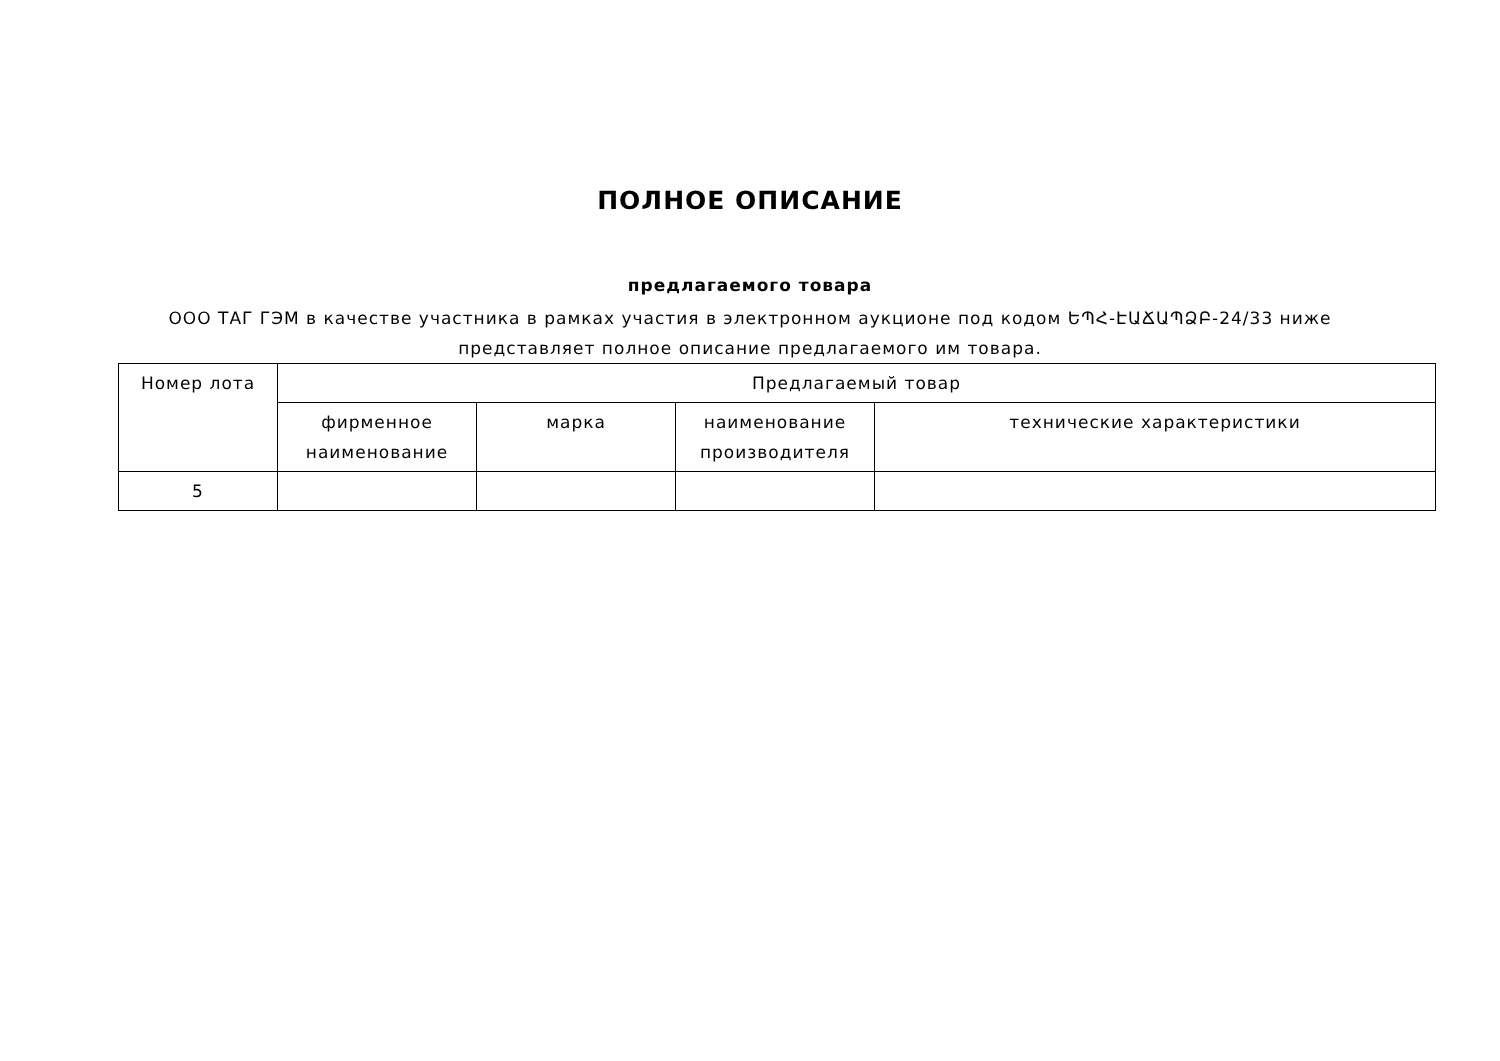ПОЛНОЕ ОПИСАНИЕ
предлагаемого товара
ООО ТАГ ГЭМ в качестве участника в рамках участия в электронном аукционе под кодом ԵՊՀ-ԷԱՃԱՊՁԲ-24/33 ниже представляет полное описание предлагаемого им товара.
| Номер лота | Предлагаемый товар | | | |
| --- | --- | --- | --- | --- |
| | фирменное наименование | марка | наименование производителя | технические характеристики |
| 5 | | | | |